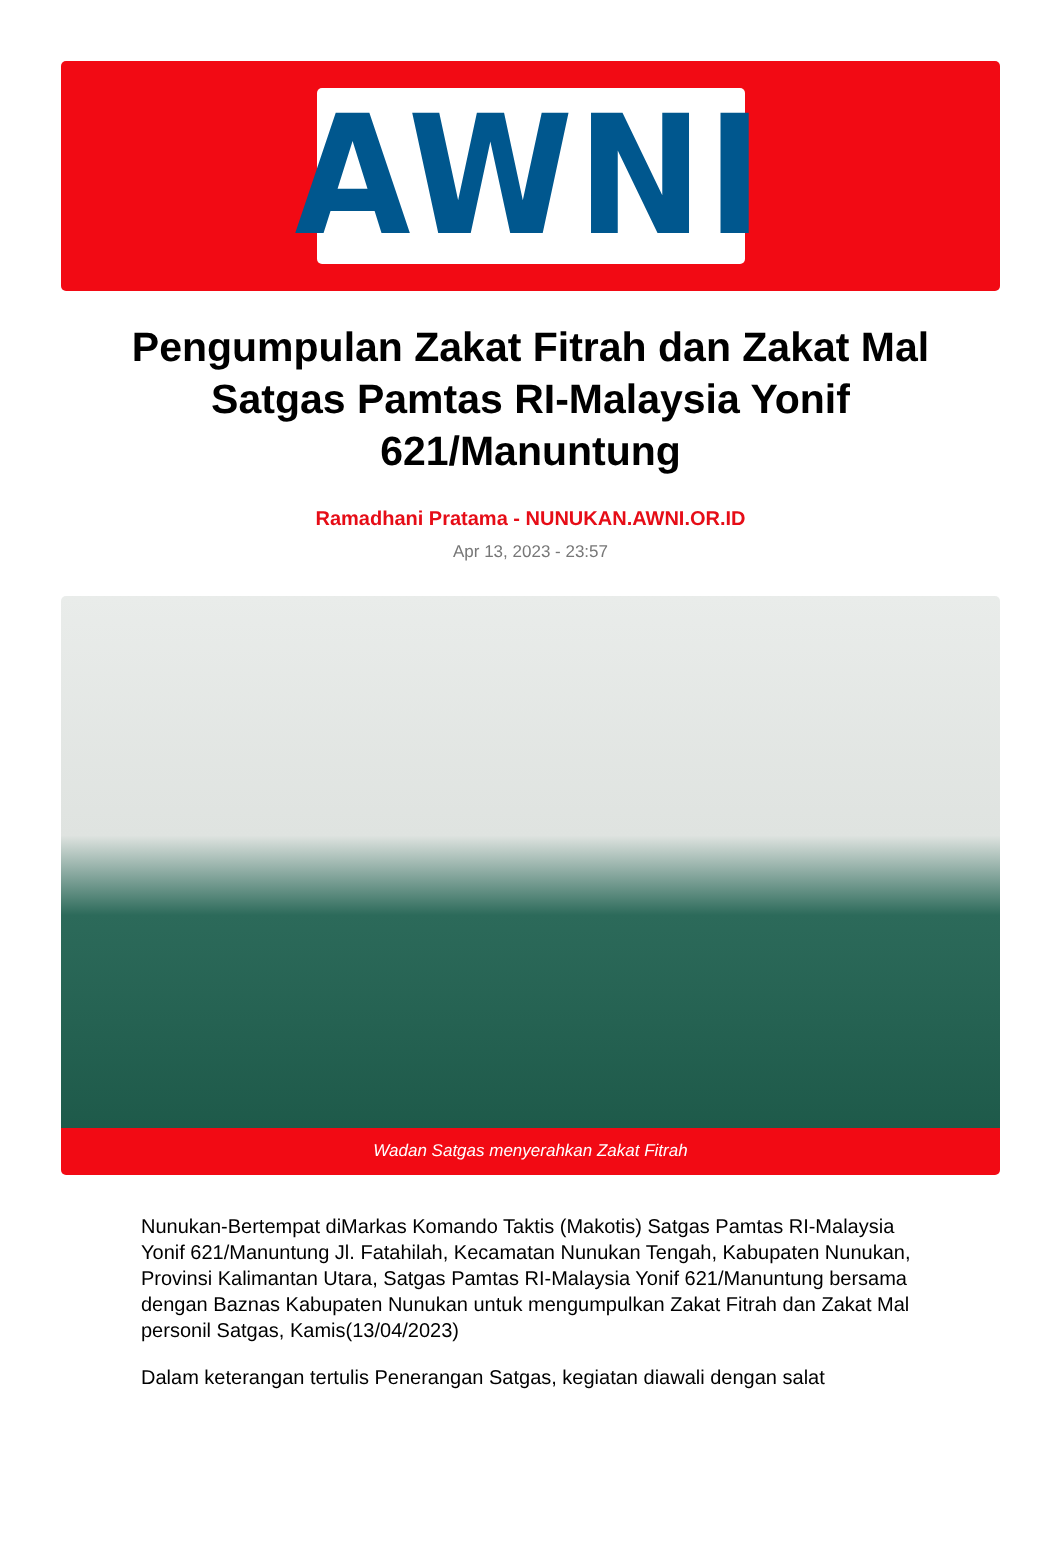AWNI
Pengumpulan Zakat Fitrah dan Zakat Mal Satgas Pamtas RI-Malaysia Yonif 621/Manuntung
Ramadhani Pratama - NUNUKAN.AWNI.OR.ID
Apr 13, 2023 - 23:57
Wadan Satgas menyerahkan Zakat Fitrah
Nunukan-Bertempat diMarkas Komando Taktis (Makotis) Satgas Pamtas RI-Malaysia Yonif 621/Manuntung Jl. Fatahilah, Kecamatan Nunukan Tengah, Kabupaten Nunukan, Provinsi Kalimantan Utara, Satgas Pamtas RI-Malaysia Yonif 621/Manuntung bersama dengan Baznas Kabupaten Nunukan untuk mengumpulkan Zakat Fitrah dan Zakat Mal personil Satgas, Kamis(13/04/2023)
Dalam keterangan tertulis Penerangan Satgas, kegiatan diawali dengan salat